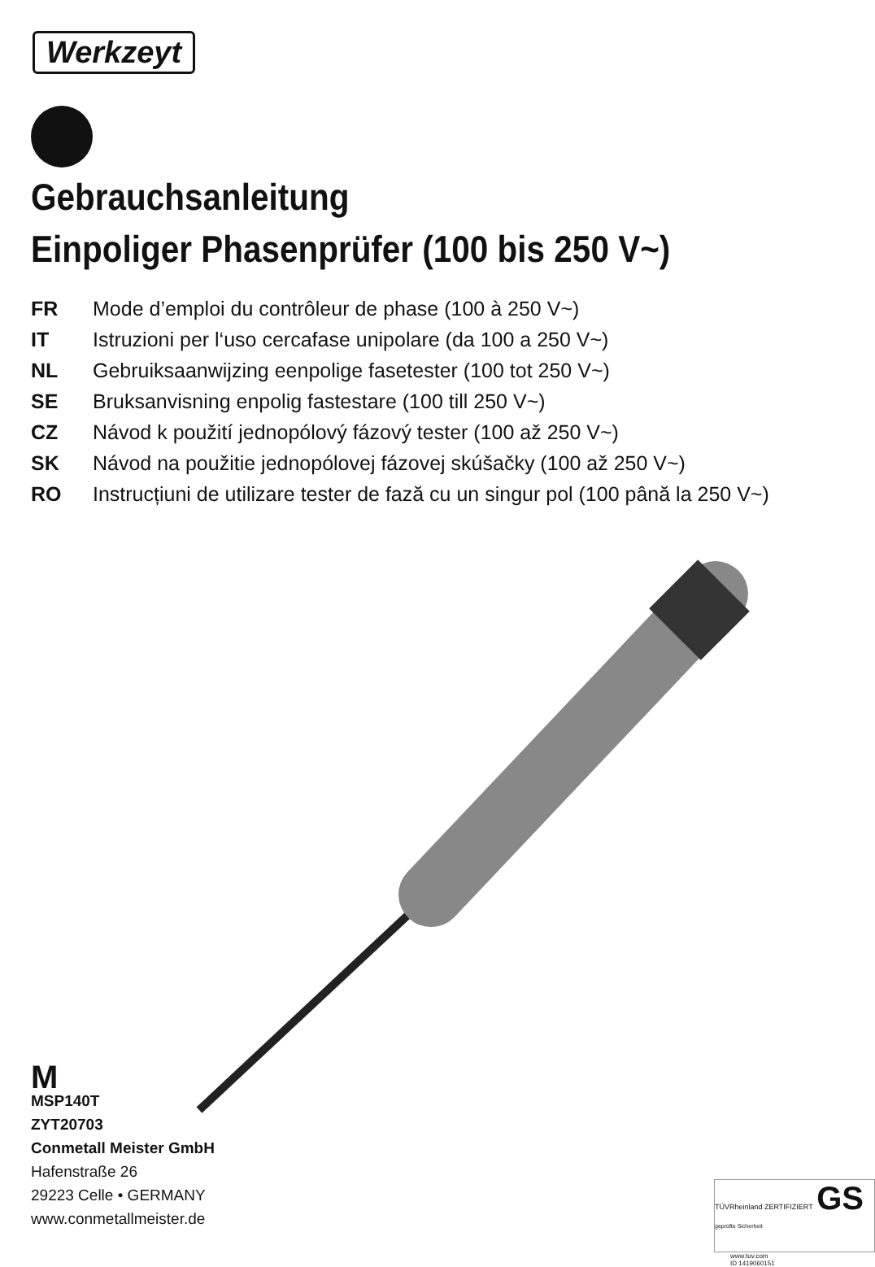Werkzeyt
Gebrauchsanleitung
Einpoliger Phasenprüfer (100 bis 250 V~)
FR Mode d’emploi du contrôleur de phase (100 à 250 V~)
IT Istruzioni per l‘uso cercafase unipolare (da 100 a 250 V~)
NL Gebruiksaanwijzing eenpolige fasetester (100 tot 250 V~)
SE Bruksanvisning enpolig fastestare (100 till 250 V~)
CZ Návod k použití jednopólový fázový tester (100 až 250 V~)
SK Návod na použitie jednopólovej fázovej skúšačky (100 až 250 V~)
RO Instrucțiuni de utilizare tester de fază cu un singur pol (100 până la 250 V~)
M
MSP140T
ZYT20703
Conmetall Meister GmbH
Hafenstraße 26
29223 Celle • GERMANY
www.conmetallmeister.de
TÜVRheinland ZERTIFIZIERT GS geprüfte Sicherheit
www.tuv.com
ID 1419060151